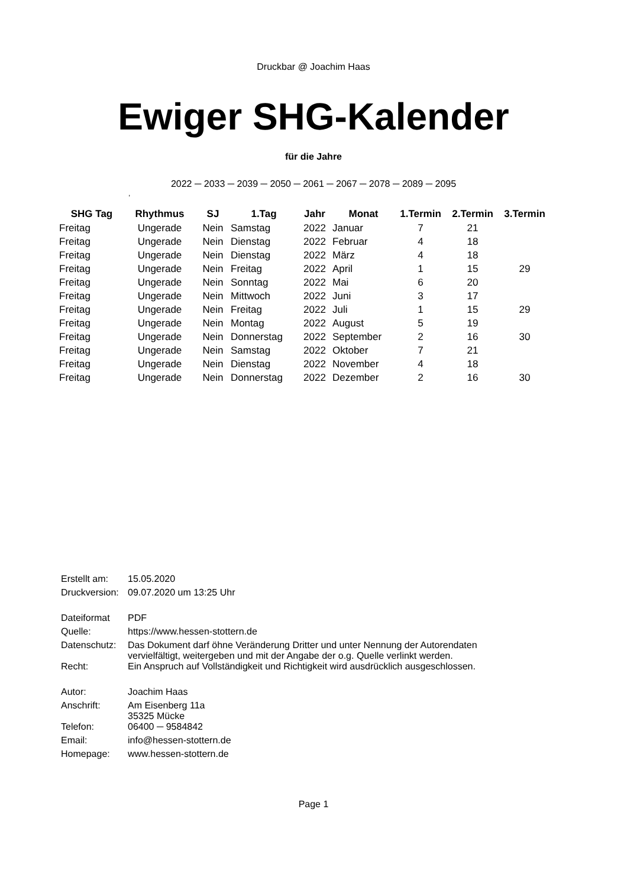Druckbar @ Joachim Haas
Ewiger SHG-Kalender
für die Jahre
2022 ─ 2033 ─ 2039 ─ 2050 ─ 2061 ─ 2067 ─ 2078 ─ 2089 ─ 2095
,
| SHG Tag | Rhythmus | SJ | 1.Tag | Jahr | Monat | 1.Termin | 2.Termin | 3.Termin |
| --- | --- | --- | --- | --- | --- | --- | --- | --- |
| Freitag | Ungerade | Nein | Samstag | 2022 | Januar | 7 | 21 | |
| Freitag | Ungerade | Nein | Dienstag | 2022 | Februar | 4 | 18 | |
| Freitag | Ungerade | Nein | Dienstag | 2022 | März | 4 | 18 | |
| Freitag | Ungerade | Nein | Freitag | 2022 | April | 1 | 15 | 29 |
| Freitag | Ungerade | Nein | Sonntag | 2022 | Mai | 6 | 20 | |
| Freitag | Ungerade | Nein | Mittwoch | 2022 | Juni | 3 | 17 | |
| Freitag | Ungerade | Nein | Freitag | 2022 | Juli | 1 | 15 | 29 |
| Freitag | Ungerade | Nein | Montag | 2022 | August | 5 | 19 | |
| Freitag | Ungerade | Nein | Donnerstag | 2022 | September | 2 | 16 | 30 |
| Freitag | Ungerade | Nein | Samstag | 2022 | Oktober | 7 | 21 | |
| Freitag | Ungerade | Nein | Dienstag | 2022 | November | 4 | 18 | |
| Freitag | Ungerade | Nein | Donnerstag | 2022 | Dezember | 2 | 16 | 30 |
| Erstellt am: | 15.05.2020 |
| Druckversion: | 09.07.2020 um 13:25 Uhr |
| Dateiformat | PDF |
| Quelle: | https://www.hessen-stottern.de |
| Datenschutz: | Das Dokument darf öhne Veränderung Dritter und unter Nennung der Autorendaten vervielfältigt, weitergeben und mit der Angabe der o.g. Quelle verlinkt werden. |
| Recht: | Ein Anspruch auf Vollständigkeit und Richtigkeit wird ausdrücklich ausgeschlossen. |
| Autor: | Joachim Haas |
| Anschrift: | Am Eisenberg 11a 35325 Mücke |
| Telefon: | 06400 ─ 9584842 |
| Email: | info@hessen-stottern.de |
| Homepage: | www.hessen-stottern.de |
Page 1